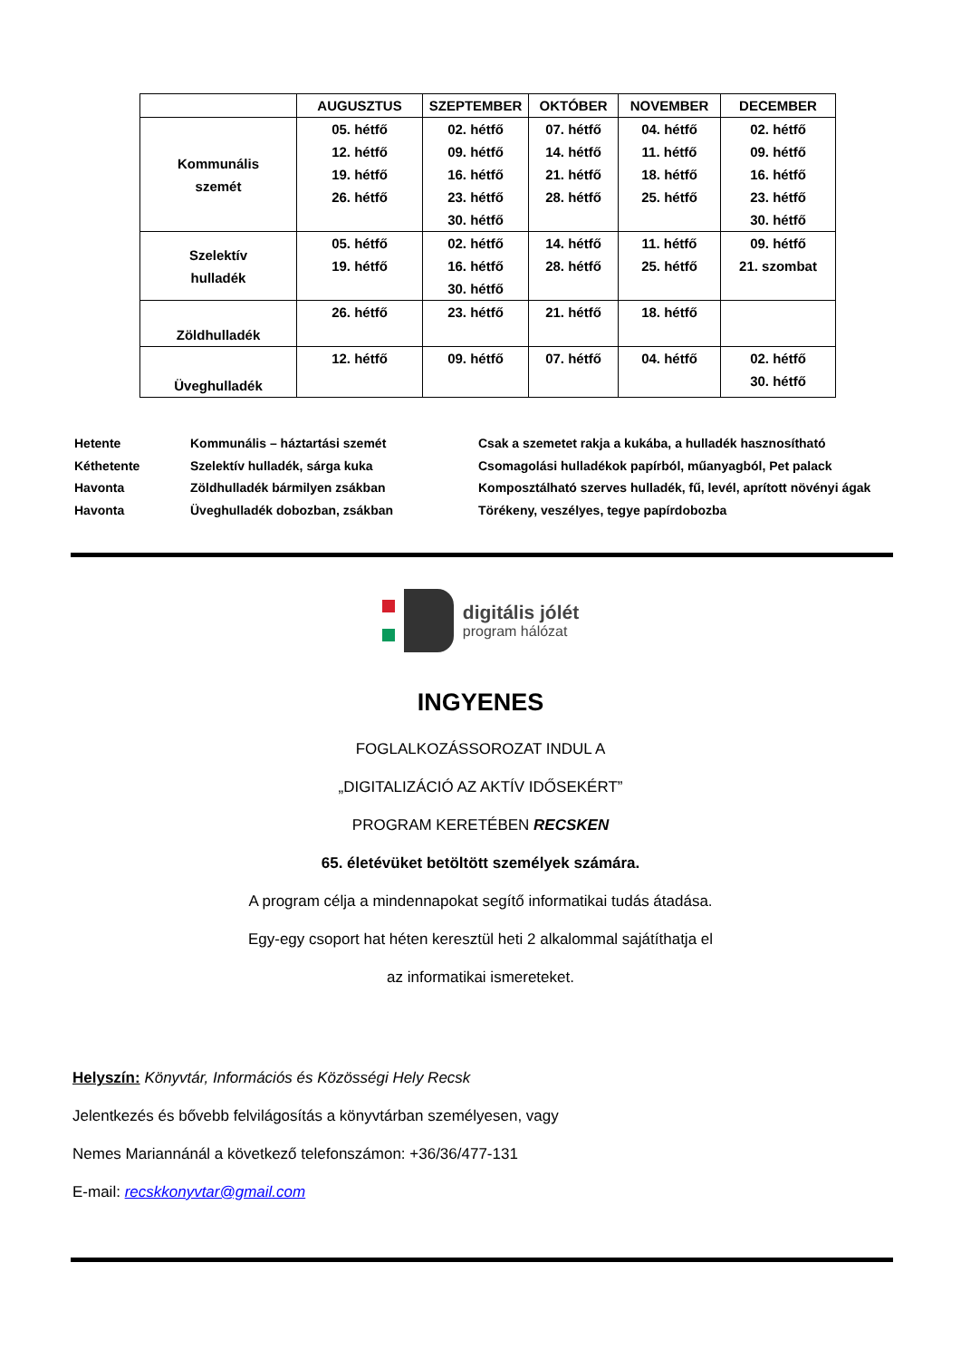| | AUGUSZTUS | SZEPTEMBER | OKTÓBER | NOVEMBER | DECEMBER |
| --- | --- | --- | --- | --- | --- |
| Kommunális szemét | 05. hétfő 12. hétfő 19. hétfő 26. hétfő | 02. hétfő 09. hétfő 16. hétfő 23. hétfő 30. hétfő | 07. hétfő 14. hétfő 21. hétfő 28. hétfő | 04. hétfő 11. hétfő 18. hétfő 25. hétfő | 02. hétfő 09. hétfő 16. hétfő 23. hétfő 30. hétfő |
| Szelektív hulladék | 05. hétfő 19. hétfő | 02. hétfő 16. hétfő 30. hétfő | 14. hétfő 28. hétfő | 11. hétfő 25. hétfő | 09. hétfő 21. szombat |
| Zöldhulladék | 26. hétfő | 23. hétfő | 21. hétfő | 18. hétfő | |
| Üveghulladék | 12. hétfő | 09. hétfő | 07. hétfő | 04. hétfő | 02. hétfő 30. hétfő |
| Hetente | Kommunális – háztartási szemét | Csak a szemetet rakja a kukába, a hulladék hasznosítható |
| Kéthetente | Szelektív hulladék, sárga kuka | Csomagolási hulladékok papírból, műanyagból, Pet palack |
| Havonta | Zöldhulladék bármilyen zsákban | Komposztálható szerves hulladék, fű, levél, aprított növényi ágak |
| Havonta | Üveghulladék dobozban, zsákban | Törékeny, veszélyes, tegye papírdobozba |
digitális jólét
program hálózat
INGYENES
FOGLALKOZÁSSOROZAT INDUL A
„DIGITALIZÁCIÓ AZ AKTÍV IDŐSEKÉRT”
PROGRAM KERETÉBEN RECSKEN
65. életévüket betöltött személyek számára.
A program célja a mindennapokat segítő informatikai tudás átadása.
Egy-egy csoport hat héten keresztül heti 2 alkalommal sajátíthatja el
az informatikai ismereteket.
Helyszín: Könyvtár, Információs és Közösségi Hely Recsk
Jelentkezés és bővebb felvilágosítás a könyvtárban személyesen, vagy
Nemes Mariannánál a következő telefonszámon: +36/36/477-131
E-mail: recskkonyvtar@gmail.com